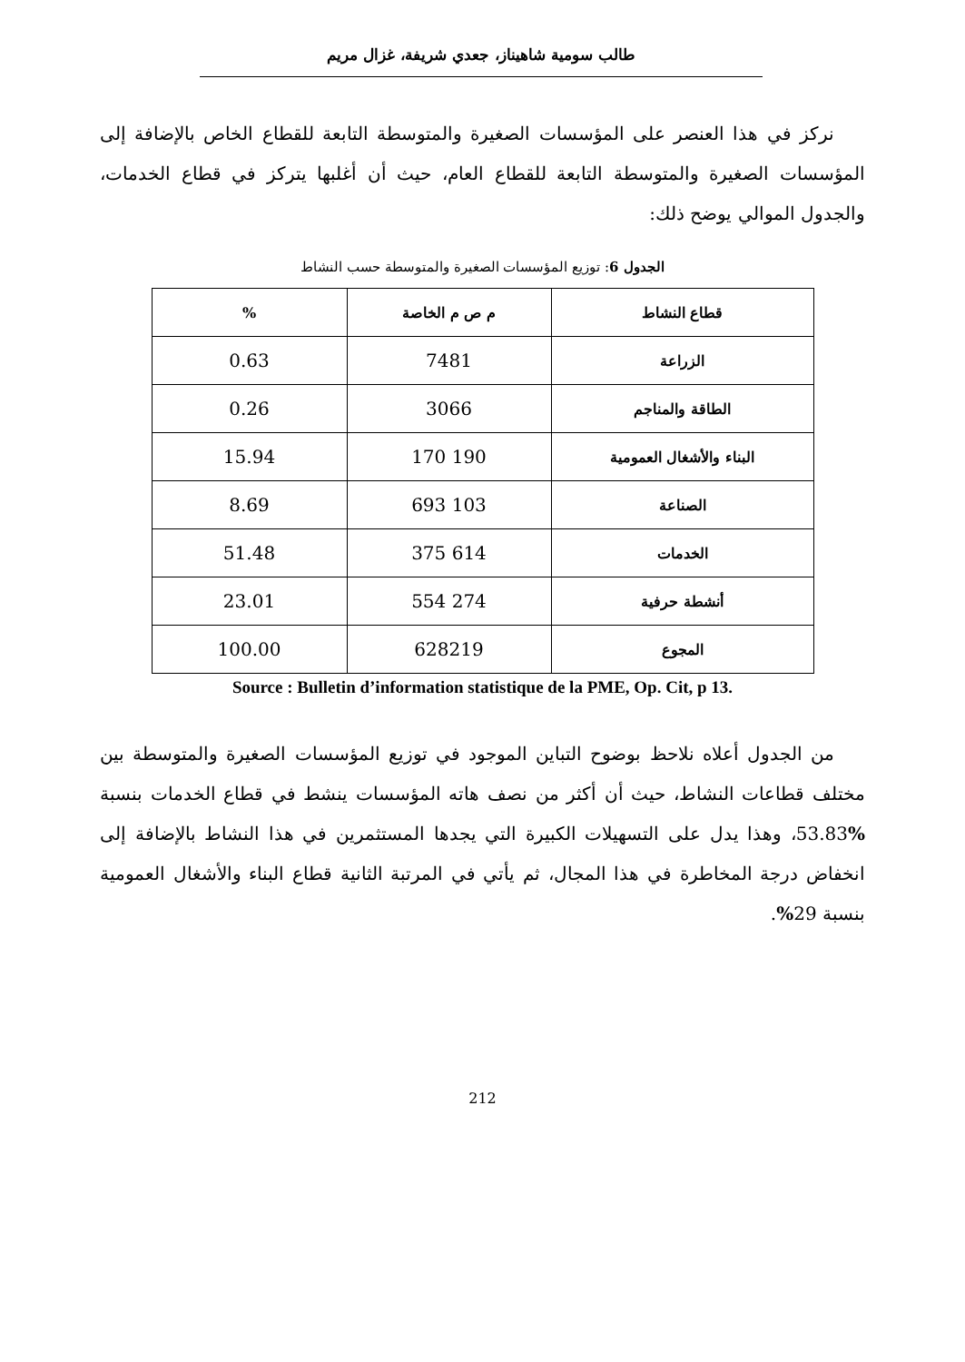طالب سومية شاهيناز، جعدي شريفة، غزال مريم
نركز في هذا العنصر على المؤسسات الصغيرة والمتوسطة التابعة للقطاع الخاص بالإضافة إلى المؤسسات الصغيرة والمتوسطة التابعة للقطاع العام، حيث أن أغلبها يتركز في قطاع الخدمات، والجدول الموالي يوضح ذلك:
الجدول 6: توزيع المؤسسات الصغيرة والمتوسطة حسب النشاط
| قطاع النشاط | م ص م الخاصة | % |
| --- | --- | --- |
| الزراعة | 7481 | 0.63 |
| الطاقة والمناجم | 3066 | 0.26 |
| البناء والأشغال العمومية | 190 170 | 15.94 |
| الصناعة | 103 693 | 8.69 |
| الخدمات | 614 375 | 51.48 |
| أنشطة حرفية | 274 554 | 23.01 |
| المجوع | 628219 | 100.00 |
Source : Bulletin d’information statistique de la PME, Op. Cit, p 13.
من الجدول أعلاه نلاحظ بوضوح التباين الموجود في توزيع المؤسسات الصغيرة والمتوسطة بين مختلف قطاعات النشاط، حيث أن أكثر من نصف هاته المؤسسات ينشط في قطاع الخدمات بنسبة % 53.83، وهذا يدل على التسهيلات الكبيرة التي يجدها المستثمرين في هذا النشاط بالإضافة إلى انخفاض درجة المخاطرة في هذا المجال، ثم يأتي في المرتبة الثانية قطاع البناء والأشغال العمومية بنسبة 29%.
212